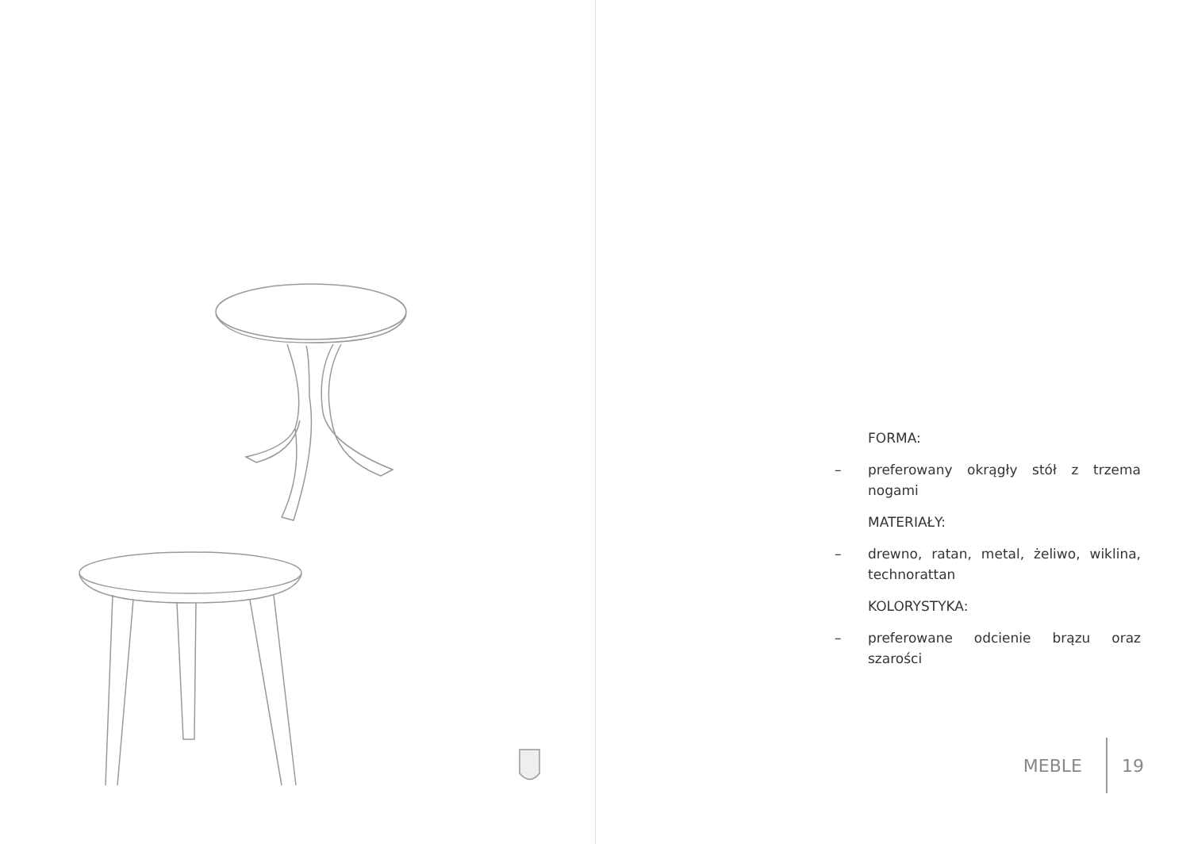FORMA:
– preferowany okrągły stół z trzema nogami
MATERIAŁY:
– drewno, ratan, metal, żeliwo, wiklina, technorattan
KOLORYSTYKA:
– preferowane odcienie brązu oraz szarości
MEBLE 19